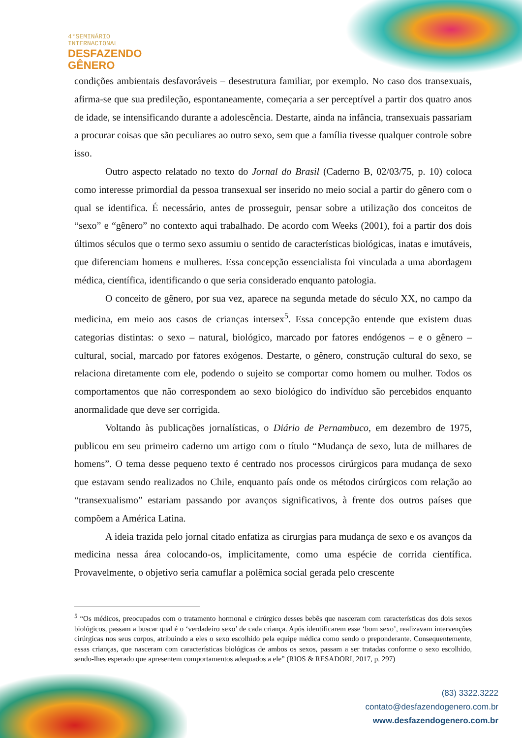4°SEMINÁRIO
INTERNACIONAL
DESFAZENDO
GÊNERO
condições ambientais desfavoráveis – desestrutura familiar, por exemplo. No caso dos transexuais, afirma-se que sua predileção, espontaneamente, começaria a ser perceptível a partir dos quatro anos de idade, se intensificando durante a adolescência. Destarte, ainda na infância, transexuais passariam a procurar coisas que são peculiares ao outro sexo, sem que a família tivesse qualquer controle sobre isso.
Outro aspecto relatado no texto do Jornal do Brasil (Caderno B, 02/03/75, p. 10) coloca como interesse primordial da pessoa transexual ser inserido no meio social a partir do gênero com o qual se identifica. É necessário, antes de prosseguir, pensar sobre a utilização dos conceitos de “sexo” e “gênero” no contexto aqui trabalhado. De acordo com Weeks (2001), foi a partir dos dois últimos séculos que o termo sexo assumiu o sentido de características biológicas, inatas e imutáveis, que diferenciam homens e mulheres. Essa concepção essencialista foi vinculada a uma abordagem médica, científica, identificando o que seria considerado enquanto patologia.
O conceito de gênero, por sua vez, aparece na segunda metade do século XX, no campo da medicina, em meio aos casos de crianças intersex<sup>5</sup>. Essa concepção entende que existem duas categorias distintas: o sexo – natural, biológico, marcado por fatores endógenos – e o gênero – cultural, social, marcado por fatores exógenos. Destarte, o gênero, construção cultural do sexo, se relaciona diretamente com ele, podendo o sujeito se comportar como homem ou mulher. Todos os comportamentos que não correspondem ao sexo biológico do indivíduo são percebidos enquanto anormalidade que deve ser corrigida.
Voltando às publicações jornalísticas, o Diário de Pernambuco, em dezembro de 1975, publicou em seu primeiro caderno um artigo com o título “Mudança de sexo, luta de milhares de homens”. O tema desse pequeno texto é centrado nos processos cirúrgicos para mudança de sexo que estavam sendo realizados no Chile, enquanto país onde os métodos cirúrgicos com relação ao “transexualismo” estariam passando por avanços significativos, à frente dos outros países que compõem a América Latina.
A ideia trazida pelo jornal citado enfatiza as cirurgias para mudança de sexo e os avanços da medicina nessa área colocando-os, implicitamente, como uma espécie de corrida científica. Provavelmente, o objetivo seria camuflar a polêmica social gerada pelo crescente
<sup>5</sup> “Os médicos, preocupados com o tratamento hormonal e cirúrgico desses bebês que nasceram com características dos dois sexos biológicos, passam a buscar qual é o ‘verdadeiro sexo’ de cada criança. Após identificarem esse ‘bom sexo’, realizavam intervenções cirúrgicas nos seus corpos, atribuindo a eles o sexo escolhido pela equipe médica como sendo o preponderante. Consequentemente, essas crianças, que nasceram com características biológicas de ambos os sexos, passam a ser tratadas conforme o sexo escolhido, sendo-lhes esperado que apresentem comportamentos adequados a ele” (RIOS & RESADORI, 2017, p. 297)
(83) 3322.3222
contato@desfazendogenero.com.br
www.desfazendogenero.com.br